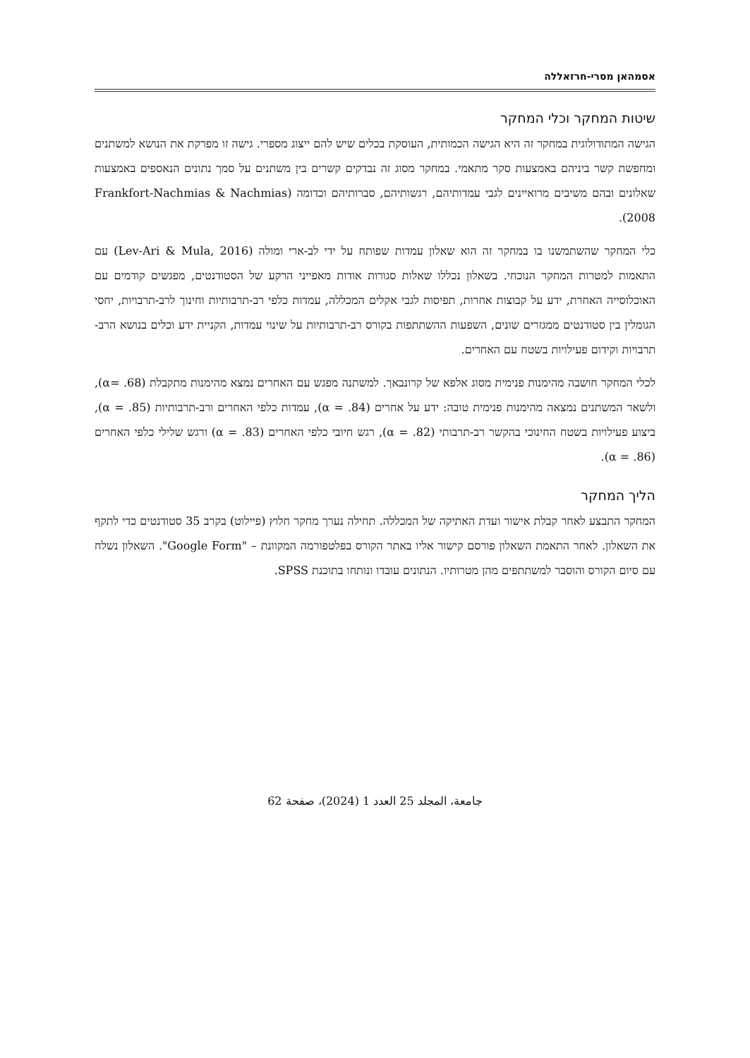אסמהאן מסרי-חרזאללה
שיטות המחקר וכלי המחקר
הגישה המתודולוגית במחקר זה היא הגישה הכמותית, העוסקת בכלים שיש להם ייצוג מספרי. גישה זו מפרקת את הנושא למשתנים ומחפשת קשר ביניהם באמצעות סקר מתאמי. במחקר מסוג זה נבדקים קשרים בין משתנים על סמך נתונים הנאספים באמצעות שאלונים ובהם משיבים מרואיינים לגבי עמדותיהם, רגשותיהם, סברותיהם וכדומה (Frankfort-Nachmias & Nachmias 2008).
כלי המחקר שהשתמשנו בו במחקר זה הוא שאלון עמדות שפותח על ידי לב-ארי ומולה (Lev-Ari & Mula, 2016) עם התאמות למטרות המחקר הנוכחי. בשאלון נכללו שאלות סגורות אודות מאפייני הרקע של הסטודנטים, מפגשים קודמים עם האוכלוסייה האחרת, ידע על קבוצות אחרות, תפיסות לגבי אקלים המכללה, עמדות כלפי רב-תרבותיות וחינוך לרב-תרבויות, יחסי הגומלין בין סטודנטים ממגזרים שונים, השפעות ההשתתפות בקורס רב-תרבותיות על שינוי עמדות, הקניית ידע וכלים בנושא הרב-תרבויות וקידום פעילויות בשטח עם האחרים.
לכלי המחקר חושבה מהימנות פנימית מסוג אלפא של קרונבאך. למשתנה מפגש עם האחרים נמצא מהימנות מתקבלת (α= .68), ולשאר המשתנים נמצאה מהימנות פנימית טובה: ידע על אחרים (α = .84), עמדות כלפי האחרים ורב-תרבותיות (α = .85), ביצוע פעילויות בשטח החינוכי בהקשר רב-תרבותי (α = .82), רגש חיובי כלפי האחרים (α = .83) ורגש שלילי כלפי האחרים (α = .86).
הליך המחקר
המחקר התבצע לאחר קבלת אישור ועדת האתיקה של המכללה. תחילה נערך מחקר חלוץ (פיילוט) בקרב 35 סטודנטים כדי לתקף את השאלון. לאחר התאמת השאלון פורסם קישור אליו באתר הקורס בפלטפורמה המקוונת – "Google Form". השאלון נשלח עם סיום הקורס והוסבר למשתתפים מהן מטרותיו. הנתונים עובדו ונותחו בתוכנת SPSS.
جامعة، المجلد 25 العدد 1 (2024)، صفحة 62